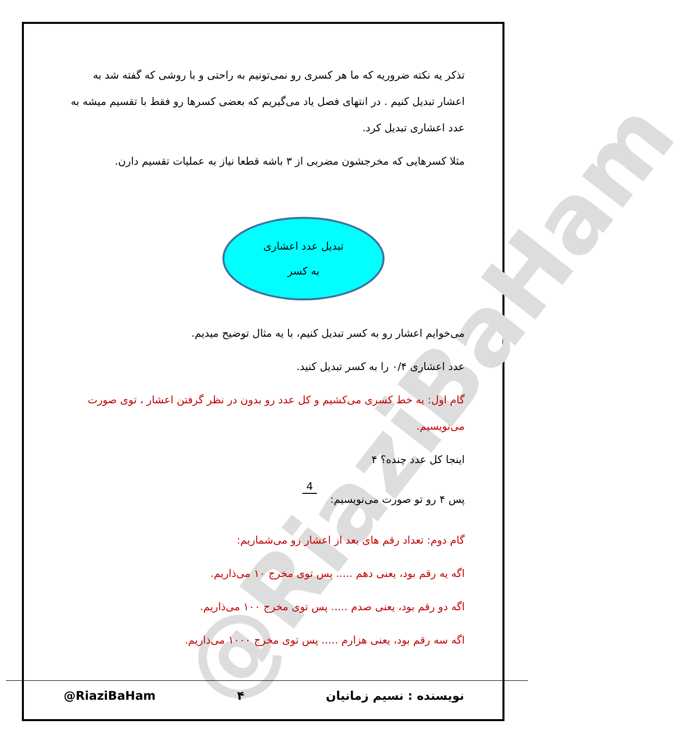@RiaziBaHam
تذکر یه نکته ضروریه که ما هر کسری رو نمی‌تونیم به راحتی و با روشی که گفته شد به اعشار تبدیل کنیم . در انتهای فصل یاد می‌گیریم که بعضی کسرها رو فقط با تقسیم میشه به عدد اعشاری تبدیل کرد.
مثلا کسرهایی که مخرجشون مضربی از ۳ باشه قطعا نیاز به عملیات تقسیم دارن.
تبدیل عدد اعشاری
به کسر
می‌خوایم اعشار رو به کسر تبدیل کنیم، با یه مثال توضیح میدیم.
عدد اعشاری ۰/۴ را به کسر تبدیل کنید.
گام اول: یه خط کسری می‌کشیم و کل عدد رو بدون در نظر گرفتن اعشار ، توی صورت می‌نویسیم.
اینجا کل عدد چنده؟ ۴
پس ۴ رو تو صورت می‌نویسیم: 4
گام دوم: تعداد رقم های بعد از اعشار رو می‌شماریم:
اگه یه رقم بود، یعنی دهم ..... پس توی مخرج ۱۰ می‌ذاریم.
اگه دو رقم بود، یعنی صدم ..... پس توی مخرج ۱۰۰ می‌ذاریم.
اگه سه رقم بود، یعنی هزارم ..... پس توی مخرج ۱۰۰۰ می‌ذاریم.
@RiaziBaHam ۴ نویسنده : نسیم زمانیان